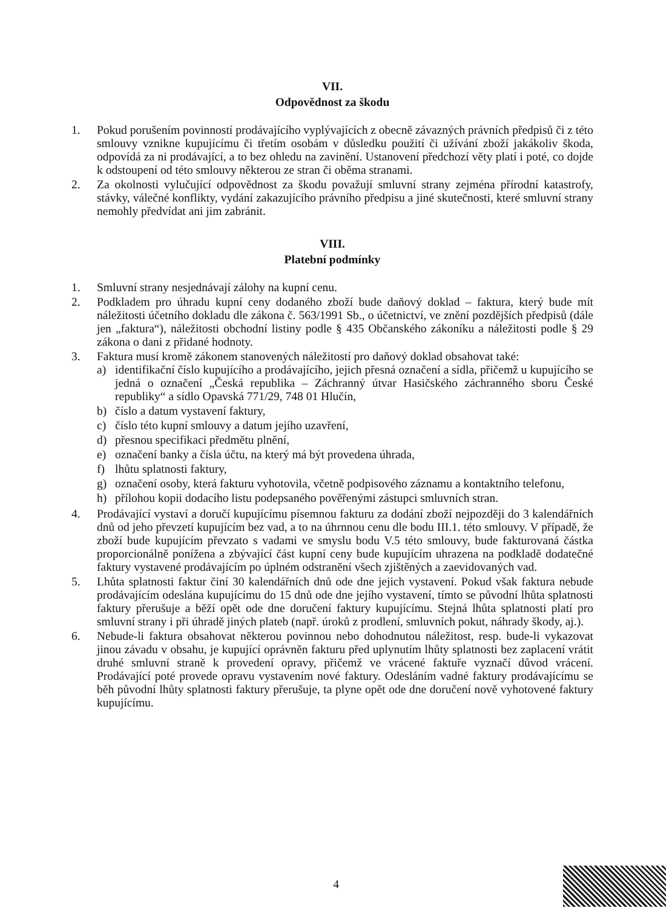VII.
Odpovědnost za škodu
1. Pokud porušením povinností prodávajícího vyplývajících z obecně závazných právních předpisů či z této smlouvy vznikne kupujícímu či třetím osobám v důsledku použití či užívání zboží jakákoliv škoda, odpovídá za ni prodávající, a to bez ohledu na zavinění. Ustanovení předchozí věty platí i poté, co dojde k odstoupení od této smlouvy některou ze stran či oběma stranami.
2. Za okolnosti vylučující odpovědnost za škodu považují smluvní strany zejména přírodní katastrofy, stávky, válečné konflikty, vydání zakazujícího právního předpisu a jiné skutečnosti, které smluvní strany nemohly předvídat ani jim zabránit.
VIII.
Platební podmínky
1. Smluvní strany nesjednávají zálohy na kupní cenu.
2. Podkladem pro úhradu kupní ceny dodaného zboží bude daňový doklad – faktura, který bude mít náležitosti účetního dokladu dle zákona č. 563/1991 Sb., o účetnictví, ve znění pozdějších předpisů (dále jen „faktura“), náležitosti obchodní listiny podle § 435 Občanského zákoníku a náležitosti podle § 29 zákona o dani z přidané hodnoty.
3. Faktura musí kromě zákonem stanovených náležitostí pro daňový doklad obsahovat také:
a) identifikační číslo kupujícího a prodávajícího, jejich přesná označení a sídla, přičemž u kupujícího se jedná o označení „Česká republika – Záchranný útvar Hasičského záchranného sboru České republiky“ a sídlo Opavská 771/29, 748 01 Hlučín,
b) číslo a datum vystavení faktury,
c) číslo této kupní smlouvy a datum jejího uzavření,
d) přesnou specifikaci předmětu plnění,
e) označení banky a čísla účtu, na který má být provedena úhrada,
f) lhůtu splatnosti faktury,
g) označení osoby, která fakturu vyhotovila, včetně podpisového záznamu a kontaktního telefonu,
h) přílohou kopii dodacího listu podepsaného pověřenými zástupci smluvních stran.
4. Prodávající vystaví a doručí kupujícímu písemnou fakturu za dodání zboží nejpozději do 3 kalendářních dnů od jeho převzetí kupujícím bez vad, a to na úhrnnou cenu dle bodu III.1. této smlouvy. V případě, že zboží bude kupujícím převzato s vadami ve smyslu bodu V.5 této smlouvy, bude fakturovaná částka proporcionálně ponížena a zbývající část kupní ceny bude kupujícím uhrazena na podkladě dodatečné faktury vystavené prodávajícím po úplném odstranění všech zjištěných a zaevidovaných vad.
5. Lhůta splatnosti faktur činí 30 kalendářních dnů ode dne jejich vystavení. Pokud však faktura nebude prodávajícím odeslána kupujícímu do 15 dnů ode dne jejího vystavení, tímto se původní lhůta splatnosti faktury přerušuje a běží opět ode dne doručení faktury kupujícímu. Stejná lhůta splatnosti platí pro smluvní strany i při úhradě jiných plateb (např. úroků z prodlení, smluvních pokut, náhrady škody, aj.).
6. Nebude-li faktura obsahovat některou povinnou nebo dohodnutou náležitost, resp. bude-li vykazovat jinou závadu v obsahu, je kupující oprávněn fakturu před uplynutím lhůty splatnosti bez zaplacení vrátit druhé smluvní straně k provedení opravy, přičemž ve vrácené faktuře vyznačí důvod vrácení. Prodávající poté provede opravu vystavením nové faktury. Odesláním vadné faktury prodávajícímu se běh původní lhůty splatnosti faktury přerušuje, ta plyne opět ode dne doručení nově vyhotovené faktury kupujícímu.
4